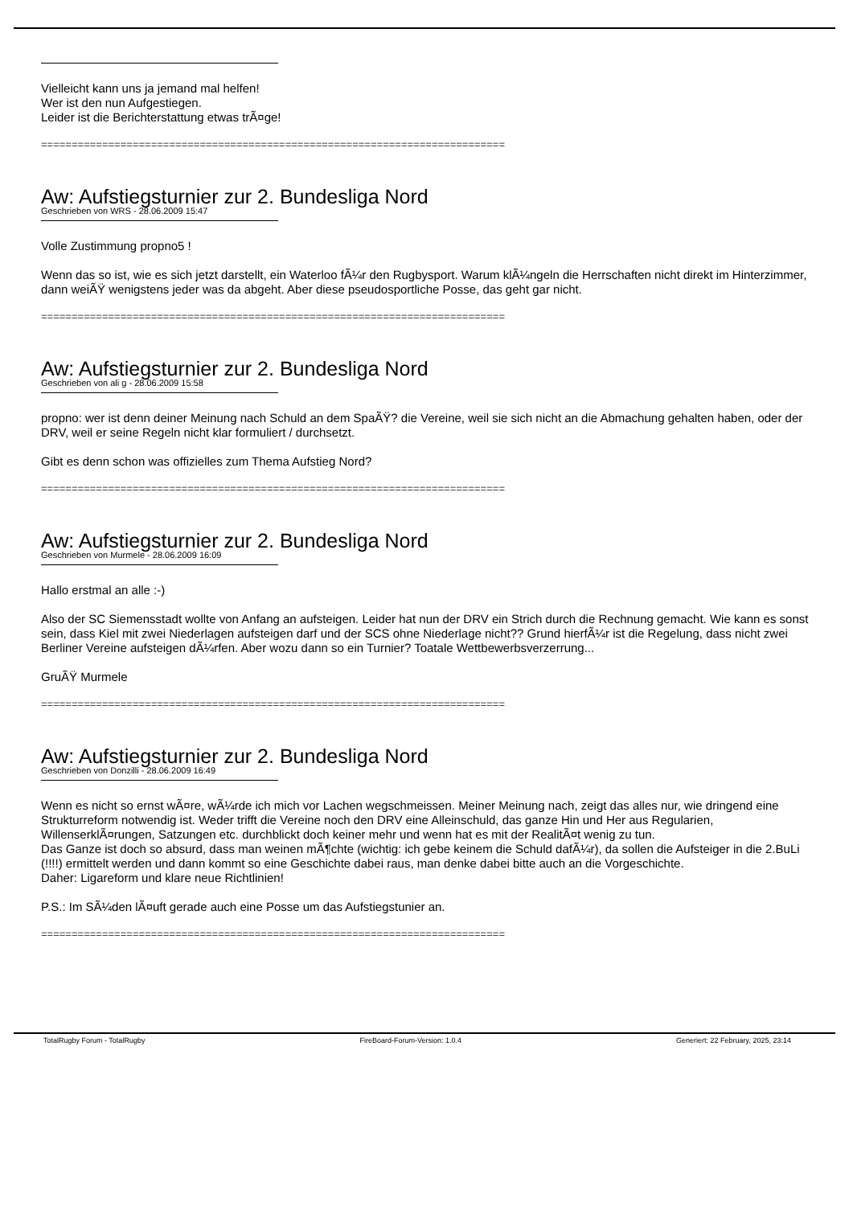Vielleicht kann uns ja jemand mal helfen!
Wer ist den nun Aufgestiegen.
Leider ist die Berichterstattung etwas trÃ¤ge!
============================================================================
Aw: Aufstiegsturnier zur 2. Bundesliga Nord
Geschrieben von WRS - 28.06.2009 15:47
Volle Zustimmung propno5 !
Wenn das so ist, wie es sich jetzt darstellt, ein Waterloo fÃ¼r den Rugbysport. Warum klÃ¼ngeln die Herrschaften nicht direkt im Hinterzimmer, dann weiÃŸ wenigstens jeder was da abgeht. Aber diese pseudosportliche Posse, das geht gar nicht.
============================================================================
Aw: Aufstiegsturnier zur 2. Bundesliga Nord
Geschrieben von ali g - 28.06.2009 15:58
propno: wer ist denn deiner Meinung nach Schuld an dem SpaÃŸ? die Vereine, weil sie sich nicht an die Abmachung gehalten haben, oder der DRV, weil er seine Regeln nicht klar formuliert / durchsetzt.
Gibt es denn schon was offizielles zum Thema Aufstieg Nord?
============================================================================
Aw: Aufstiegsturnier zur 2. Bundesliga Nord
Geschrieben von Murmele - 28.06.2009 16:09
Hallo erstmal an alle :-)
Also der SC Siemensstadt wollte von Anfang an aufsteigen. Leider hat nun der DRV ein Strich durch die Rechnung gemacht. Wie kann es sonst sein, dass Kiel mit zwei Niederlagen aufsteigen darf und der SCS ohne Niederlage nicht?? Grund hierfÃ¼r ist die Regelung, dass nicht zwei Berliner Vereine aufsteigen dÃ¼rfen. Aber wozu dann so ein Turnier? Toatale Wettbewerbsverzerrung...
GruÃŸ Murmele
============================================================================
Aw: Aufstiegsturnier zur 2. Bundesliga Nord
Geschrieben von Donzilli - 28.06.2009 16:49
Wenn es nicht so ernst wÃ¤re, wÃ¼rde ich mich vor Lachen wegschmeissen. Meiner Meinung nach, zeigt das alles nur, wie dringend eine Strukturreform notwendig ist. Weder trifft die Vereine noch den DRV eine Alleinschuld, das ganze Hin und Her aus Regularien, WillenserklÃ¤rungen, Satzungen etc. durchblickt doch keiner mehr und wenn hat es mit der RealitÃ¤t wenig zu tun.
Das Ganze ist doch so absurd, dass man weinen mÃ¶chte (wichtig: ich gebe keinem die Schuld dafÃ¼r), da sollen die Aufsteiger in die 2.BuLi (!!!!) ermittelt werden und dann kommt so eine Geschichte dabei raus, man denke dabei bitte auch an die Vorgeschichte.
Daher: Ligareform und klare neue Richtlinien!
P.S.: Im SÃ¼den lÃ¤uft gerade auch eine Posse um das Aufstiegstunier an.
============================================================================
TotalRugby Forum - TotalRugby FireBoard-Forum-Version: 1.0.4 Generiert: 22 February, 2025, 23:14